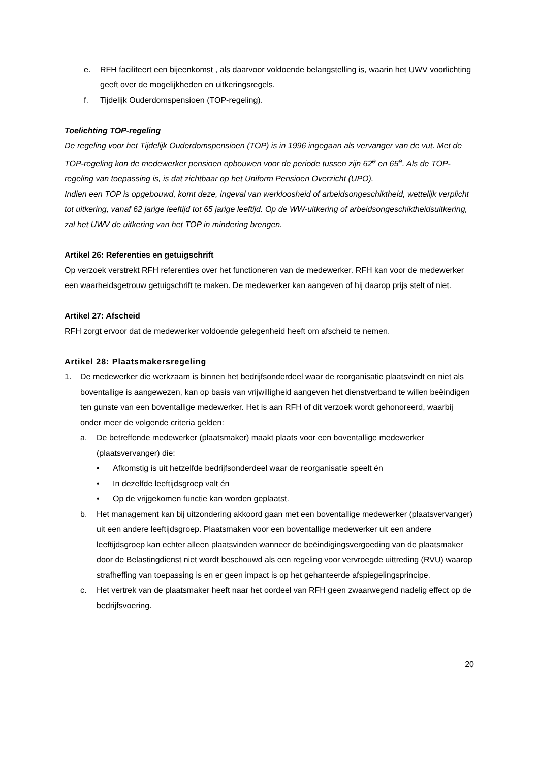e. RFH faciliteert een bijeenkomst , als daarvoor voldoende belangstelling is, waarin het UWV voorlichting geeft over de mogelijkheden en uitkeringsregels.
f. Tijdelijk Ouderdomspensioen (TOP-regeling).
Toelichting TOP-regeling
De regeling voor het Tijdelijk Ouderdomspensioen (TOP) is in 1996 ingegaan als vervanger van de vut. Met de TOP-regeling kon de medewerker pensioen opbouwen voor de periode tussen zijn 62<sup>e</sup> en 65<sup>e</sup>. Als de TOP-regeling van toepassing is, is dat zichtbaar op het Uniform Pensioen Overzicht (UPO).
Indien een TOP is opgebouwd, komt deze, ingeval van werkloosheid of arbeidsongeschiktheid, wettelijk verplicht tot uitkering, vanaf 62 jarige leeftijd tot 65 jarige leeftijd. Op de WW-uitkering of arbeidsongeschiktheidsuitkering, zal het UWV de uitkering van het TOP in mindering brengen.
Artikel 26: Referenties en getuigschrift
Op verzoek verstrekt RFH referenties over het functioneren van de medewerker. RFH kan voor de medewerker een waarheidsgetrouw getuigschrift te maken. De medewerker kan aangeven of hij daarop prijs stelt of niet.
Artikel 27: Afscheid
RFH zorgt ervoor dat de medewerker voldoende gelegenheid heeft om afscheid te nemen.
Artikel 28: Plaatsmakersregeling
1. De medewerker die werkzaam is binnen het bedrijfsonderdeel waar de reorganisatie plaatsvindt en niet als boventallige is aangewezen, kan op basis van vrijwilligheid aangeven het dienstverband te willen beëindigen ten gunste van een boventallige medewerker. Het is aan RFH of dit verzoek wordt gehonoreerd, waarbij onder meer de volgende criteria gelden:
a. De betreffende medewerker (plaatsmaker) maakt plaats voor een boventallige medewerker (plaatsvervanger) die:
• Afkomstig is uit hetzelfde bedrijfsonderdeel waar de reorganisatie speelt én
• In dezelfde leeftijdsgroep valt én
• Op de vrijgekomen functie kan worden geplaatst.
b. Het management kan bij uitzondering akkoord gaan met een boventallige medewerker (plaatsvervanger) uit een andere leeftijdsgroep. Plaatsmaken voor een boventallige medewerker uit een andere leeftijdsgroep kan echter alleen plaatsvinden wanneer de beëindigingsvergoeding van de plaatsmaker door de Belastingdienst niet wordt beschouwd als een regeling voor vervroegde uittreding (RVU) waarop strafheffing van toepassing is en er geen impact is op het gehanteerde afspiegelingsprincipe.
c. Het vertrek van de plaatsmaker heeft naar het oordeel van RFH geen zwaarwegend nadelig effect op de bedrijfsvoering.
20